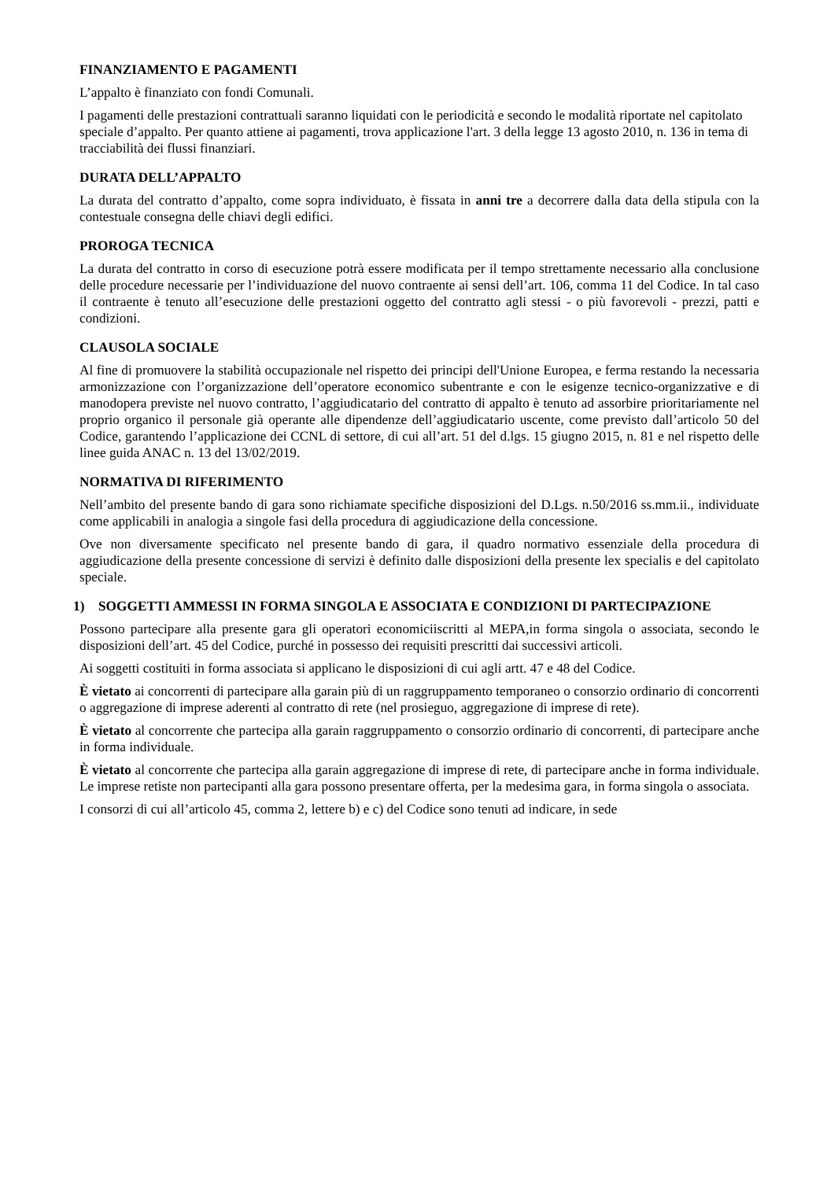FINANZIAMENTO E PAGAMENTI
L’appalto è finanziato con fondi Comunali.
I pagamenti delle prestazioni contrattuali saranno liquidati con le periodicità e secondo le modalità riportate nel capitolato speciale d’appalto. Per quanto attiene ai pagamenti, trova applicazione l'art. 3 della legge 13 agosto 2010, n. 136 in tema di tracciabilità dei flussi finanziari.
DURATA DELL’APPALTO
La durata del contratto d’appalto, come sopra individuato, è fissata in anni tre a decorrere dalla data della stipula con la contestuale consegna delle chiavi degli edifici.
PROROGA TECNICA
La durata del contratto in corso di esecuzione potrà essere modificata per il tempo strettamente necessario alla conclusione delle procedure necessarie per l’individuazione del nuovo contraente ai sensi dell’art. 106, comma 11 del Codice. In tal caso il contraente è tenuto all’esecuzione delle prestazioni oggetto del contratto agli stessi - o più favorevoli - prezzi, patti e condizioni.
CLAUSOLA SOCIALE
Al fine di promuovere la stabilità occupazionale nel rispetto dei principi dell'Unione Europea, e ferma restando la necessaria armonizzazione con l’organizzazione dell’operatore economico subentrante e con le esigenze tecnico-organizzative e di manodopera previste nel nuovo contratto, l’aggiudicatario del contratto di appalto è tenuto ad assorbire prioritariamente nel proprio organico il personale già operante alle dipendenze dell’aggiudicatario uscente, come previsto dall’articolo 50 del Codice, garantendo l’applicazione dei CCNL di settore, di cui all’art. 51 del d.lgs. 15 giugno 2015, n. 81 e nel rispetto delle linee guida ANAC n. 13 del 13/02/2019.
NORMATIVA DI RIFERIMENTO
Nell’ambito del presente bando di gara sono richiamate specifiche disposizioni del D.Lgs. n.50/2016 ss.mm.ii., individuate come applicabili in analogia a singole fasi della procedura di aggiudicazione della concessione.
Ove non diversamente specificato nel presente bando di gara, il quadro normativo essenziale della procedura di aggiudicazione della presente concessione di servizi è definito dalle disposizioni della presente lex specialis e del capitolato speciale.
1) SOGGETTI AMMESSI IN FORMA SINGOLA E ASSOCIATA E CONDIZIONI DI PARTECIPAZIONE
Possono partecipare alla presente gara gli operatori economiciiscritti al MEPA,in forma singola o associata, secondo le disposizioni dell’art. 45 del Codice, purché in possesso dei requisiti prescritti dai successivi articoli.
Ai soggetti costituiti in forma associata si applicano le disposizioni di cui agli artt. 47 e 48 del Codice.
È vietato ai concorrenti di partecipare alla garain più di un raggruppamento temporaneo o consorzio ordinario di concorrenti o aggregazione di imprese aderenti al contratto di rete (nel prosieguo, aggregazione di imprese di rete).
È vietato al concorrente che partecipa alla garain raggruppamento o consorzio ordinario di concorrenti, di partecipare anche in forma individuale.
È vietato al concorrente che partecipa alla garain aggregazione di imprese di rete, di partecipare anche in forma individuale. Le imprese retiste non partecipanti alla gara possono presentare offerta, per la medesima gara, in forma singola o associata.
I consorzi di cui all’articolo 45, comma 2, lettere b) e c) del Codice sono tenuti ad indicare, in sede